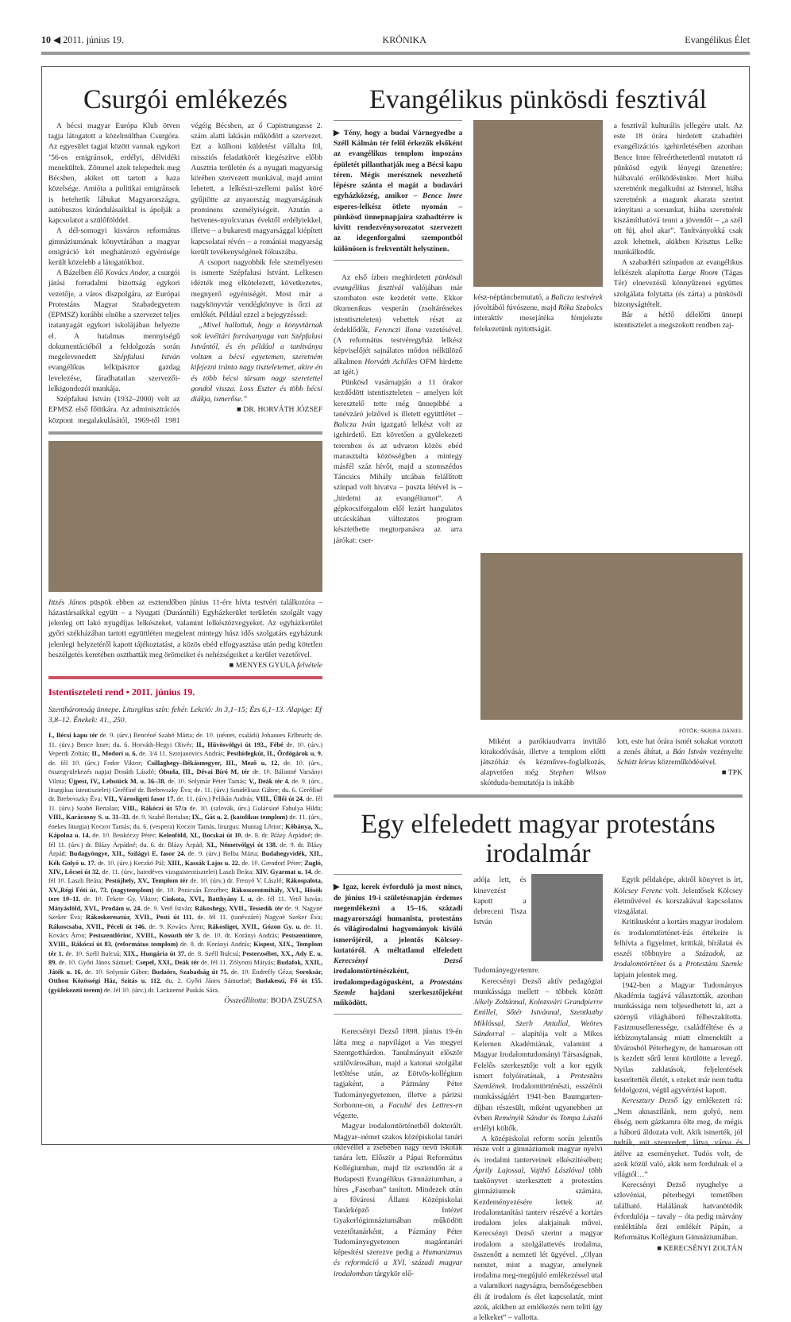10 ◀ 2011. június 19. KRÓNIKA Evangélikus Élet
Csurgói emlékezés
A bécsi magyar Európa Klub ötven tagja látogatott a közelmúltban Csurgóra. Az egyesület tagjai között vannak egykori ’56-os emigránsok, erdélyi, délvidéki menekültek. Zömmel azok telepedtek meg Bécsben, akiket ott tartott a haza közelsége. Amióta a politikai emigránsok is betehetik lábukat Magyarországra, autóbuszos kirándulásaikkal is ápolják a kapcsolatot a szülőfölddel.
A dél-somogyi kisváros református gimnáziumának könyvtárában a magyar emigráció két meghatározó egyénisége került közelebb a látogatókhoz.
A Bázelben élő Kovács Andor, a csurgói járási forradalmi bizottság egykori vezetője, a város díszpolgára, az Európai Protestáns Magyar Szabadegyetem (EPMSZ) korábbi elnöke a szervezet teljes iratanyagát egykori iskolájában helyezte el. A hatalmas mennyiségű dokumentációból a feldolgozás során megelevenedett Szépfalusi István evangélikus lelkipásztor gazdag levelezése, fáradhatatlan szervezői-lelkigondozói munkája.
Szépfalusi István (1932–2000) volt az EPMSZ első főtitkára. Az adminisztrációs központ megalakulásától, 1969-től 1981 végéig Bécsben, az ő Capistrangasse 2. szám alatti lakásán működött a szervezet. Ezt a külhoni küldetést vállalta föl, missziós feladatkörét kiegészítve előbb Ausztria területén és a nyugati magyarság körében szervezett munkával, majd amint lehetett, a lelkészi-szellemi palást köré gyűjtötte az anyaország magyarságának prominens személyiségeit. Azután a hetvenes-nyolcvanas évektől erdélyiekkel, illetve – a bukaresti magyarsággal kiépített kapcsolatai révén – a romániai magyarság került tevékenységének fókuszába.
A csoport nagyobbik fele személyesen is ismerte Szépfalusi Istvánt. Lelkesen idézték meg elkötelezett, következetes, megnyerő egyéniségét. Most már a nagykönyvtár vendégkönyve is őrzi az emlékét. Például ezzel a bejegyzéssel:
„Mivel hallottuk, hogy a könyvtárnak sok levéltári forrásanyaga van Szépfalusi Istvántól, és én például a tanítványa voltam a bécsi egyetemen, szeretném kifejezni iránta nagy tiszteletemet, akire én és több bécsi társam nagy szeretettel gondol vissza. Loss Eszter és több bécsi diákja, ismerőse.”
■ DR. HORVÁTH JÓZSEF
Ittzés János püspök ebben az esztendőben június 11-ére hívta testvéri találkozóra – házastársaikkal együtt – a Nyugati (Dunántúli) Egyházkerület területén szolgált vagy jelenleg ott lakó nyugdíjas lelkészeket, valamint lelkészözvegyeket. Az egyházkerület győri székházában tartott együttléten megjelent mintegy húsz idős szolgatárs egyházunk jelenlegi helyzetéről kapott tájékoztatást, a közös ebéd elfogyasztása után pedig kötetlen beszélgetés keretében oszthatták meg örömeiket és nehézségeiket a kerület vezetőivel.
■ MENYES GYULA felvétele
Istentiszteleti rend • 2011. június 19.
Szentháromság ünnepe. Liturgikus szín: fehér. Lekció: Jn 3,1–15; Ézs 6,1–13. Alapige: Ef 3,8–12. Énekek: 41., 250.
I., Bécsi kapu tér de. 9. (úrv.) Bencéné Szabó Márta; de. 10. (német, családi) Johannes Erlbruch; de. 11. (úrv.) Bence Imre; du. 6. Horváth-Hegyi Olivér; II., Hűvösvölgyi út 193., Fébé de. 10. (úrv.) Veperdi Zoltán; II., Modori u. 6. de. 3/4 11. Sztojanovics András; Pesthidegkút, II., Ördögárok u. 9. de. fél 10. (úrv.) Fodor Viktor; Csillaghegy–Békásmegyer, III., Mező u. 12. de. 10. (úrv., összegyülekezés napja) Donáth László; Óbuda, III., Dévai Bíró M. tér de. 10. Bálintné Varsányi Vilma; Újpest, IV., Lebstück M. u. 36–38. de. 10. Solymár Péter Tamás; V., Deák tér 4. de. 9. (úrv., liturgikus istentisztelet) Gerőfiné dr. Brebovszky Éva; de. 11. (úrv.) Smidéliusz Gábor; du. 6. Gerőfiné dr. Brebovszky Éva; VII., Városligeti fasor 17. de. 11. (úrv.) Pelikán András; VIII., Üllői út 24. de. fél 11. (úrv.) Szabó Bertalan; VIII., Rákóczi út 57/a de. 10. (szlovák, úrv.) Gulácsiné Fabulya Hilda; VIII., Karácsony S. u. 31–33. de. 9. Szabó Bertalan; IX., Gát u. 2. (katolikus templom) de. 11. (úrv., énekes liturgia) Koczor Tamás; du. 6. (vespera) Koczor Tamás, liturgus: Muntag Lőrinc; Kőbánya, X., Kápolna u. 14. de. 10. Benkóczy Péter; Kelenföld, XI., Bocskai út 10. de. 8. dr. Blázy Árpádné; de. fél 11. (úrv.) dr. Blázy Árpádné; du. 6. dr. Blázy Árpád; XI., Németvölgyi út 138. de. 9. dr. Blázy Árpád; Budagyöngye, XII., Szilágyi E. fasor 24. de. 9. (úrv.) Bolba Márta; Budahegyvidék, XII., Kék Golyó u. 17. de. 10. (úrv.) Keczkó Pál; XIII., Kassák Lajos u. 22. de. 10. Grendorf Péter; Zugló, XIV., Lőcsei út 32. de. 11. (úrv., hatodéves vizsgaistentisztelet) Laszli Beáta; XIV. Gyarmat u. 14. de. fél 10. Laszli Beáta; Pestújhely, XV., Templom tér de. 10. (úrv.) dr. Frenyó V. László; Rákospalota, XV.,Régi Fóti út. 73. (nagytemplom) de. 10. Ponicsán Erzsébet; Rákosszentmihály, XVI., Hősök tere 10–11. de. 10. Fekete Gy. Viktor; Cinkota, XVI., Batthyány I. u. de. fél 11. Vető István; Mátyásföld, XVI., Prodám u. 24. de. 9. Vető István; Rákoshegy, XVII., Tessedik tér de. 9. Nagyné Szeker Éva; Rákoskeresztúr, XVII., Pesti út 111. de. fél 11. (tanévzáró) Nagyné Szeker Éva; Rákoscsaba, XVII., Péceli út 146. de. 9. Kovács Áron; Rákosliget, XVII., Gózon Gy. u. de. 11. Kovács Áron; Pestszentlőrinc, XVIII., Kossuth tér 3. de. 10. dr. Korányi András; Pestszentimre, XVIII., Rákóczi út 83. (református templom) de. 8. dr. Korányi András; Kispest, XIX., Templom tér 1. de. 10. Széll Bulcsú; XIX., Hungária út 37. de. 8. Széll Bulcsú; Pesterzsébet, XX., Ady E. u. 89. de. 10. Győri János Sámuel; Csepel, XXI., Deák tér de. fél 11. Zólyomi Mátyás; Budafok, XXII., Játék u. 16. de. 10. Solymár Gábor; Budaörs, Szabadság út 75. de. 10. Endreffy Géza; Soroksár, Otthon Közösségi Ház, Szitás u. 112. du. 2. Győri János Sámuelné; Budakeszi, Fő út 155. (gyülekezeti terem) de. fél 10. (úrv.) dr. Lacknerné Puskás Sára.
Összeállította: BODA ZSUZSA
Evangélikus pünkösdi fesztivál
▶ Tény, hogy a budai Várnegyedbe a Széll Kálmán tér felől érkezők elsőként az evangélikus templom impozáns épületét pillanthatják meg a Bécsi kapu téren. Mégis merésznek nevezhető lépésre szánta el magát a budavári egyházközség, amikor – Bence Imre esperes-lelkész ötlete nyomán – pünkösd ünnepnapjaira szabadtérre is kivitt rendezvénysorozatot szervezett az idegenforgalmi szempontból különösen is frekventált helyszínen.
Az első ízben meghirdetett pünkösdi evangélikus fesztivál valójában már szombaton este kezdetét vette. Ekkor ökumenikus vesperán (zsoltárénekes istentiszteleten) vehettek részt az érdeklődők, Ferenczi Ilona vezetésével. (A református testvéregyház lelkész képviselőjét sajnálatos módon nélkülöző alkalmon Horváth Achilles OFM hirdette az igét.)
Pünkösd vasárnapján a 11 órakor kezdődött istentiszteleten – amelyen két keresztelő tette még ünnepibbé a tanévzáró jelzővel is illetett együttlétet – Balicza Iván igazgató lelkész volt az igehirdető. Ezt követően a gyülekezeti teremben és az udvaron közös ebéd marasztalta közösségben a mintegy másfél száz hívőt, majd a szomszédos Táncsics Mihály utcában felállított színpad volt hivatva – puszta létével is – „hirdetni az evangéliumot”. A gépkocsiforgalom elől lezárt hangulatos utcácskában változatos program késztethette megtorpanásra az arra járókat: cser-
kész-néptáncbemutató, a Balicza testvérek jóvoltából fúvószene, majd Róka Szabolcs interaktív mesejátéka fémjelezte felekezetünk nyitottságát.
a fesztivál kulturális jellegére utalt. Az este 18 órára hirdetett szabadtéri evangélizációs igehirdetésében azonban Bence Imre félreérthetetlenül mutatott rá pünkösd egyik lényegi üzenetére: hiábavaló erőlködésünkre. Mert hiába szeretnénk megalkudni az Istennel, hiába szeretnénk a magunk akarata szerint irányítani a sorsunkat, hiába szeretnénk kiszámíthatóvá tenni a jövendőt – „a szél ott fúj, ahol akar”. Tanítványokká csak azok lehetnek, akikben Krisztus Lelke munkálkodik.
A szabadtéri színpadon az evangélikus lelkészek alapította Large Room (Tágas Tér) elnevezésű könnyűzenei együttes szolgálata folytatta (és zárta) a pünkösdi bizonyságtételt.
Bár a hétfő délelőtti ünnepi istentisztelet a megszokott rendben zaj-
FOTÓK: SKRIBA DÁNIEL
Miként a parókiaudvarra invitáló kirakodóvásár, illetve a templom előtti játszóház és kézműves-foglalkozás, alapvetően még Stephen Wilson skótduda-bemutatója is inkább
lott, este hat órára ismét sokakat vonzott a zenés áhítat, a Bán István vezényelte Schütz kórus közreműködésével.
■ TPK
Egy elfeledett magyar protestáns irodalmár
▶ Igaz, kerek évforduló ja most nincs, de június 19-i születésnapján érdemes megemlékezni a 15–16. századi magyarországi humanista, protestáns és világirodalmi hagyományok kiváló ismerőjéről, a jelentős Kölcsey-kutatóról. A méltatlanul elfeledett Kerecsényi Dezső irodalomtörténészként, irodalompedagógusként, a Protestáns Szemle hajdani szerkesztőjeként működött.
Kerecsényi Dezső 1898. június 19-én látta meg a napvilágot a Vas megyei Szentgotthárdon. Tanulmányait először szülővárosában, majd a katonai szolgálat letöltése után, az Eötvös-kollégium tagjaként, a Pázmány Péter Tudományegyetemen, illetve a párizsi Sorbonne-on, a Faculté des Lettres-en végezte.
Magyar irodalomtörténetből doktorált. Magyar–német szakos középiskolai tanári oklevéllel a zsebében nagy nevű iskolák tanára lett. Először a Pápai Református Kollégiumban, majd tíz esztendőn át a Budapesti Evangélikus Gimnáziumban, a híres „Fasorban” tanított. Mindezek után a fővárosi Állami Középiskolai Tanárképző Intézet Gyakorlógimnáziumában működött vezetőtanárként, a Pázmány Péter Tudományegyetemen magántanári képesítést szerezve pedig a Humanizmus és reformáció a XVI. századi magyar irodalomban tárgykör elő-
adója lett, és kinevezést kapott a debreceni Tisza István Tudományegyetemre.
Kerecsényi Dezső aktív pedagógiai munkássága mellett – többek között Jékely Zoltánnal, Kolozsvári Grandpierre Emillel, Sőtér Istvánnal, Szentkuthy Miklóssal, Szerb Antallal, Weöres Sándorral – alapítója volt a Mikes Kelemen Akadémiának, valamint a Magyar Irodalomtudományi Társaságnak. Felelős szerkesztője volt a kor egyik ismert folyóiratának, a Protestáns Szemlének. Irodalomtörténészi, esszéírói munkásságáért 1941-ben Baumgarten-díjban részesült, miként ugyanebben az évben Reményik Sándor és Tompa László erdélyi költők.
A középiskolai reform során jelentős része volt a gimnáziumok magyar nyelvi és irodalmi tanterveinek elkészítésében; Áprily Lajossal, Vajthó Lászlóval több tankönyvet szerkesztett a protestáns gimnáziumok számára. Kezdeményezésére lettek az irodalomtanítási tanterv részévé a kortárs irodalom jeles alakjainak művei. Kerecsényi Dezső szerint a magyar irodalom a szolgálattevés irodalma, összenőtt a nemzeti lét ügyével. „Olyan nemzet, mint a magyar, amelynek irodalma meg-megújuló emlékezéssel utal a valamikori nagyságra, benső­ségesebben éli át irodalom és élet kapcsolatát, mint azok, akikben az emlékezés nem teliti így a lelkeket” – vallotta.
Egyik példaképe, akiről könyvet is írt, Kölcsey Ferenc volt. Jelentősek Kölcsey életművével és korszakával kapcsolatos vizsgálatai.
Kritikusként a kortárs magyar irodalom és irodalomtörténet-írás értékeire is felhívta a figyelmet, kritikái, bírálatai és esszéi többnyire a Századok, az Irodalomtörténet és a Protestáns Szemle lapjain jelentek meg.
1942-ben a Magyar Tudományos Akadémia tagjává választották, azonban munkássága nem teljesedhetett ki, azt a szörnyű világháború félbeszakította. Fasizmusellenessége, családféltése és a létbizonytalanság miatt elmenekült a fővárosból Péterhegyre, de hamarosan ott is kezdett sűrű lenni körülötte a levegő. Nyilas zaklatások, feljelentések keserítették életét, s ezeket már nem tudta feldolgozni, végül agyvérzést kapott.
Keresztury Dezső így emlékezett rá: „Nem aknaszilánk, nem golyó, nem éhség, nem gázkamra ölte meg, de mégis a háború áldozata volt. Akik ismerték, jól tudták, mit szenvedett, látva, várva és átélve az eseményeket. Tudós volt, de azok közül való, akik nem fordulnak el a világtól…”
Kerecsényi Dezső nyughelye a szlovéniai, péterhegyi temetőben található. Halálának hatvanötödik évfordulója – tavaly – óta pedig márvány emléktábla őrzi emlékét Pápán, a Református Kollégium Gimnáziumában.
■ KERECSÉNYI ZOLTÁN